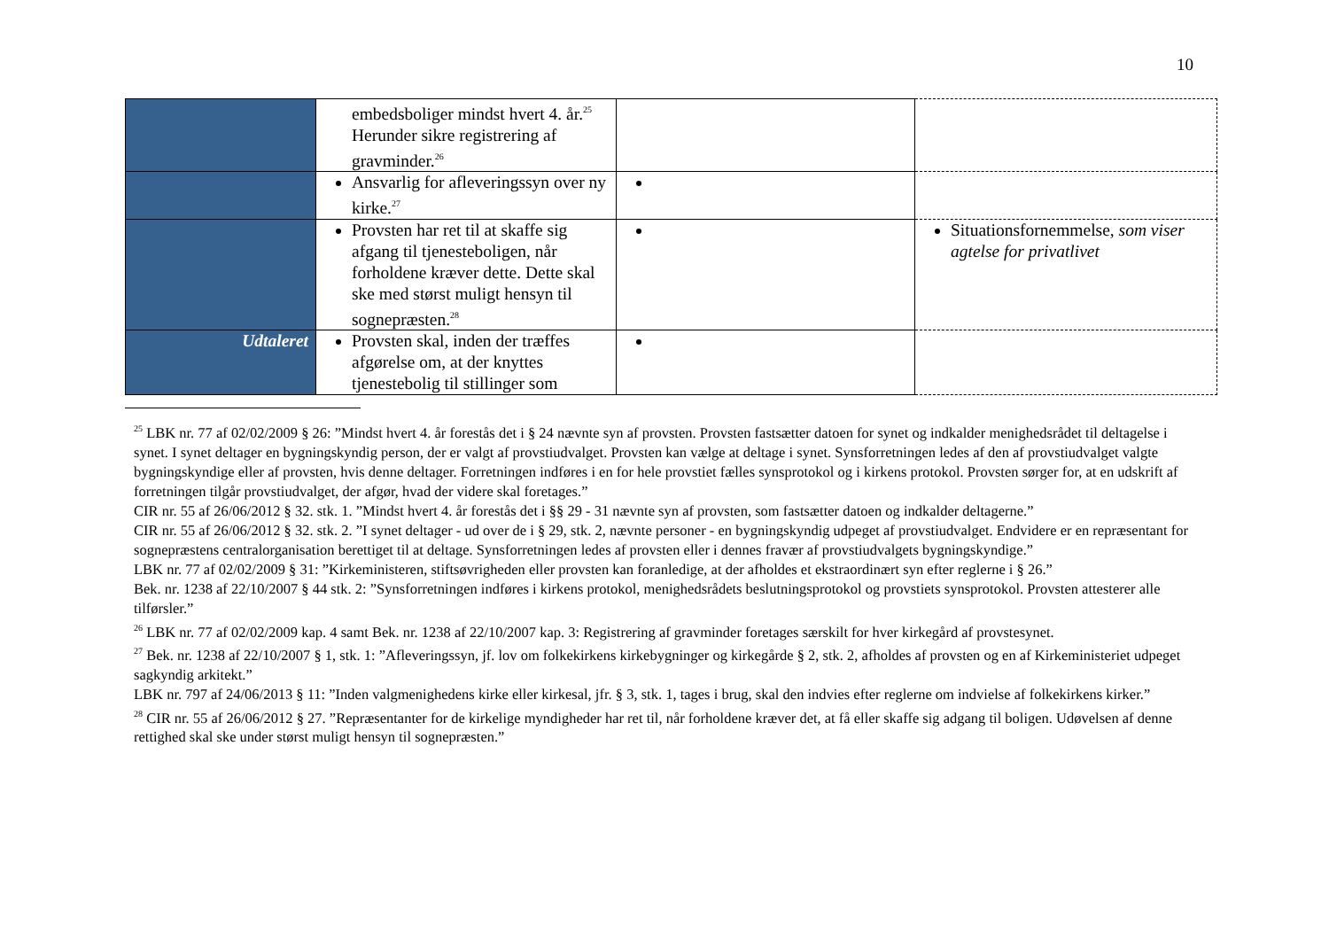10
| | embedsboliger mindst hvert 4. år.<sup>25</sup> Herunder sikre registrering af gravminder.<sup>26</sup> | | |
| | Ansvarlig for afleveringssyn over ny kirke.<sup>27</sup> | | |
| | Provsten har ret til at skaffe sig afgang til tjenesteboligen, når forholdene kræver dette. Dette skal ske med størst muligt hensyn til sognepræsten.<sup>28</sup> | | Situationsfornemmelse, som viser agtelse for privatlivet |
| Udtaleret | Provsten skal, inden der træffes afgørelse om, at der knyttes tjenestebolig til stillinger som | | |
<sup>25</sup> LBK nr. 77 af 02/02/2009 § 26: ”Mindst hvert 4. år forestås det i § 24 nævnte syn af provsten. Provsten fastsætter datoen for synet og indkalder menighedsrådet til deltagelse i synet. I synet deltager en bygningskyndig person, der er valgt af provstiudvalget. Provsten kan vælge at deltage i synet. Synsforretningen ledes af den af provstiudvalget valgte bygningskyndige eller af provsten, hvis denne deltager. Forretningen indføres i en for hele provstiet fælles synsprotokol og i kirkens protokol. Provsten sørger for, at en udskrift af forretningen tilgår provstiudvalget, der afgør, hvad der videre skal foretages.”
CIR nr. 55 af 26/06/2012 § 32. stk. 1. ”Mindst hvert 4. år forestås det i §§ 29 - 31 nævnte syn af provsten, som fastsætter datoen og indkalder deltagerne.”
CIR nr. 55 af 26/06/2012 § 32. stk. 2. ”I synet deltager - ud over de i § 29, stk. 2, nævnte personer - en bygningskyndig udpeget af provstiudvalget. Endvidere er en repræsentant for sognepræstens centralorganisation berettiget til at deltage. Synsforretningen ledes af provsten eller i dennes fravær af provstiudvalgets bygningskyndige.”
LBK nr. 77 af 02/02/2009 § 31: ”Kirkeministeren, stiftsøvrigheden eller provsten kan foranledige, at der afholdes et ekstraordinært syn efter reglerne i § 26.”
Bek. nr. 1238 af 22/10/2007 § 44 stk. 2: ”Synsforretningen indføres i kirkens protokol, menighedsrådets beslutningsprotokol og provstiets synsprotokol. Provsten attesterer alle tilførsler.”
<sup>26</sup> LBK nr. 77 af 02/02/2009 kap. 4 samt Bek. nr. 1238 af 22/10/2007 kap. 3: Registrering af gravminder foretages særskilt for hver kirkegård af provstesynet.
<sup>27</sup> Bek. nr. 1238 af 22/10/2007 § 1, stk. 1: ”Afleveringssyn, jf. lov om folkekirkens kirkebygninger og kirkegårde § 2, stk. 2, afholdes af provsten og en af Kirkeministeriet udpeget sagkyndig arkitekt.”
LBK nr. 797 af 24/06/2013 § 11: ”Inden valgmenighedens kirke eller kirkesal, jfr. § 3, stk. 1, tages i brug, skal den indvies efter reglerne om indvielse af folkekirkens kirker.”
<sup>28</sup> CIR nr. 55 af 26/06/2012 § 27. ”Repræsentanter for de kirkelige myndigheder har ret til, når forholdene kræver det, at få eller skaffe sig adgang til boligen. Udøvelsen af denne rettighed skal ske under størst muligt hensyn til sognepræsten.”